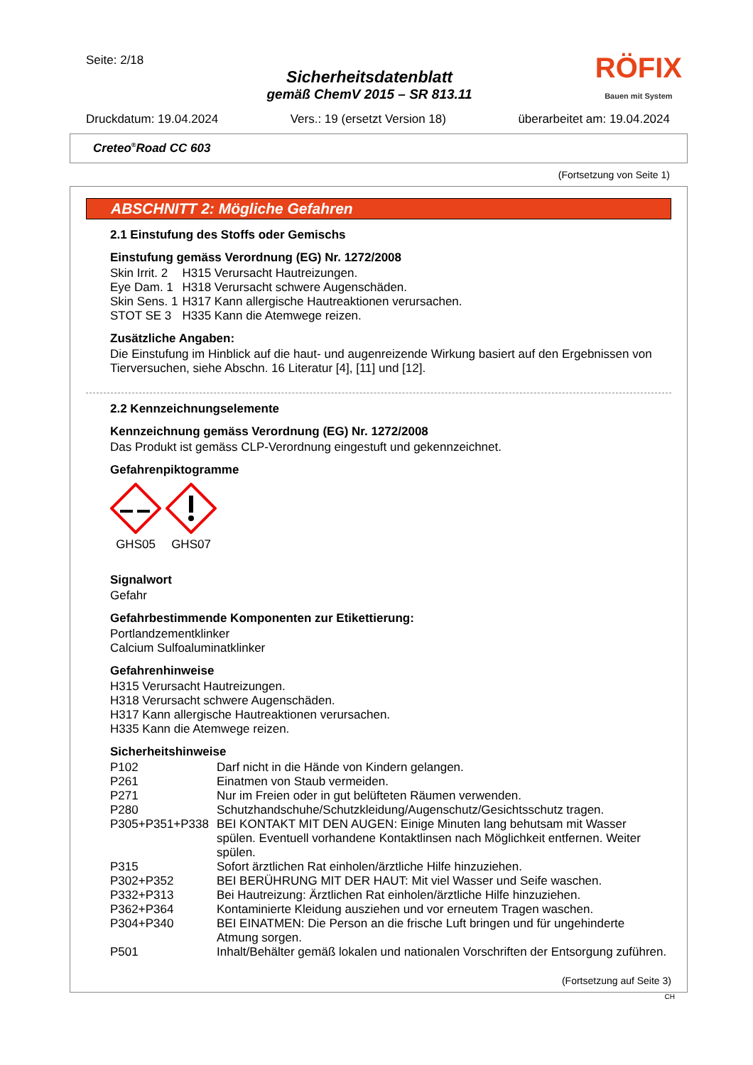Seite: 2/18
Sicherheitsdatenblatt
gemäß ChemV 2015 – SR 813.11
RÖFIX
Bauen mit System
Druckdatum: 19.04.2024 Vers.: 19 (ersetzt Version 18) überarbeitet am: 19.04.2024
Creteo<sup>®</sup>Road CC 603
(Fortsetzung von Seite 1)
ABSCHNITT 2: Mögliche Gefahren
2.1 Einstufung des Stoffs oder Gemischs
Einstufung gemäss Verordnung (EG) Nr. 1272/2008
| Skin Irrit. 2 | H315 Verursacht Hautreizungen. |
| Eye Dam. 1 | H318 Verursacht schwere Augenschäden. |
| Skin Sens. 1 | H317 Kann allergische Hautreaktionen verursachen. |
| STOT SE 3 | H335 Kann die Atemwege reizen. |
Zusätzliche Angaben:
Die Einstufung im Hinblick auf die haut- und augenreizende Wirkung basiert auf den Ergebnissen von Tierversuchen, siehe Abschn. 16 Literatur [4], [11] und [12].
2.2 Kennzeichnungselemente
Kennzeichnung gemäss Verordnung (EG) Nr. 1272/2008
Das Produkt ist gemäss CLP-Verordnung eingestuft und gekennzeichnet.
Gefahrenpiktogramme
GHS05 GHS07
Signalwort
Gefahr
Gefahrbestimmende Komponenten zur Etikettierung:
Portlandzementklinker
Calcium Sulfoaluminatklinker
Gefahrenhinweise
H315 Verursacht Hautreizungen.
H318 Verursacht schwere Augenschäden.
H317 Kann allergische Hautreaktionen verursachen.
H335 Kann die Atemwege reizen.
Sicherheitshinweise
| P102 | Darf nicht in die Hände von Kindern gelangen. |
| P261 | Einatmen von Staub vermeiden. |
| P271 | Nur im Freien oder in gut belüfteten Räumen verwenden. |
| P280 | Schutzhandschuhe/Schutzkleidung/Augenschutz/Gesichtsschutz tragen. |
| P305+P351+P338 | BEI KONTAKT MIT DEN AUGEN: Einige Minuten lang behutsam mit Wasser spülen. Eventuell vorhandene Kontaktlinsen nach Möglichkeit entfernen. Weiter spülen. |
| P315 | Sofort ärztlichen Rat einholen/ärztliche Hilfe hinzuziehen. |
| P302+P352 | BEI BERÜHRUNG MIT DER HAUT: Mit viel Wasser und Seife waschen. |
| P332+P313 | Bei Hautreizung: Ärztlichen Rat einholen/ärztliche Hilfe hinzuziehen. |
| P362+P364 | Kontaminierte Kleidung ausziehen und vor erneutem Tragen waschen. |
| P304+P340 | BEI EINATMEN: Die Person an die frische Luft bringen und für ungehinderte Atmung sorgen. |
| P501 | Inhalt/Behälter gemäß lokalen und nationalen Vorschriften der Entsorgung zuführen. |
(Fortsetzung auf Seite 3)
CH